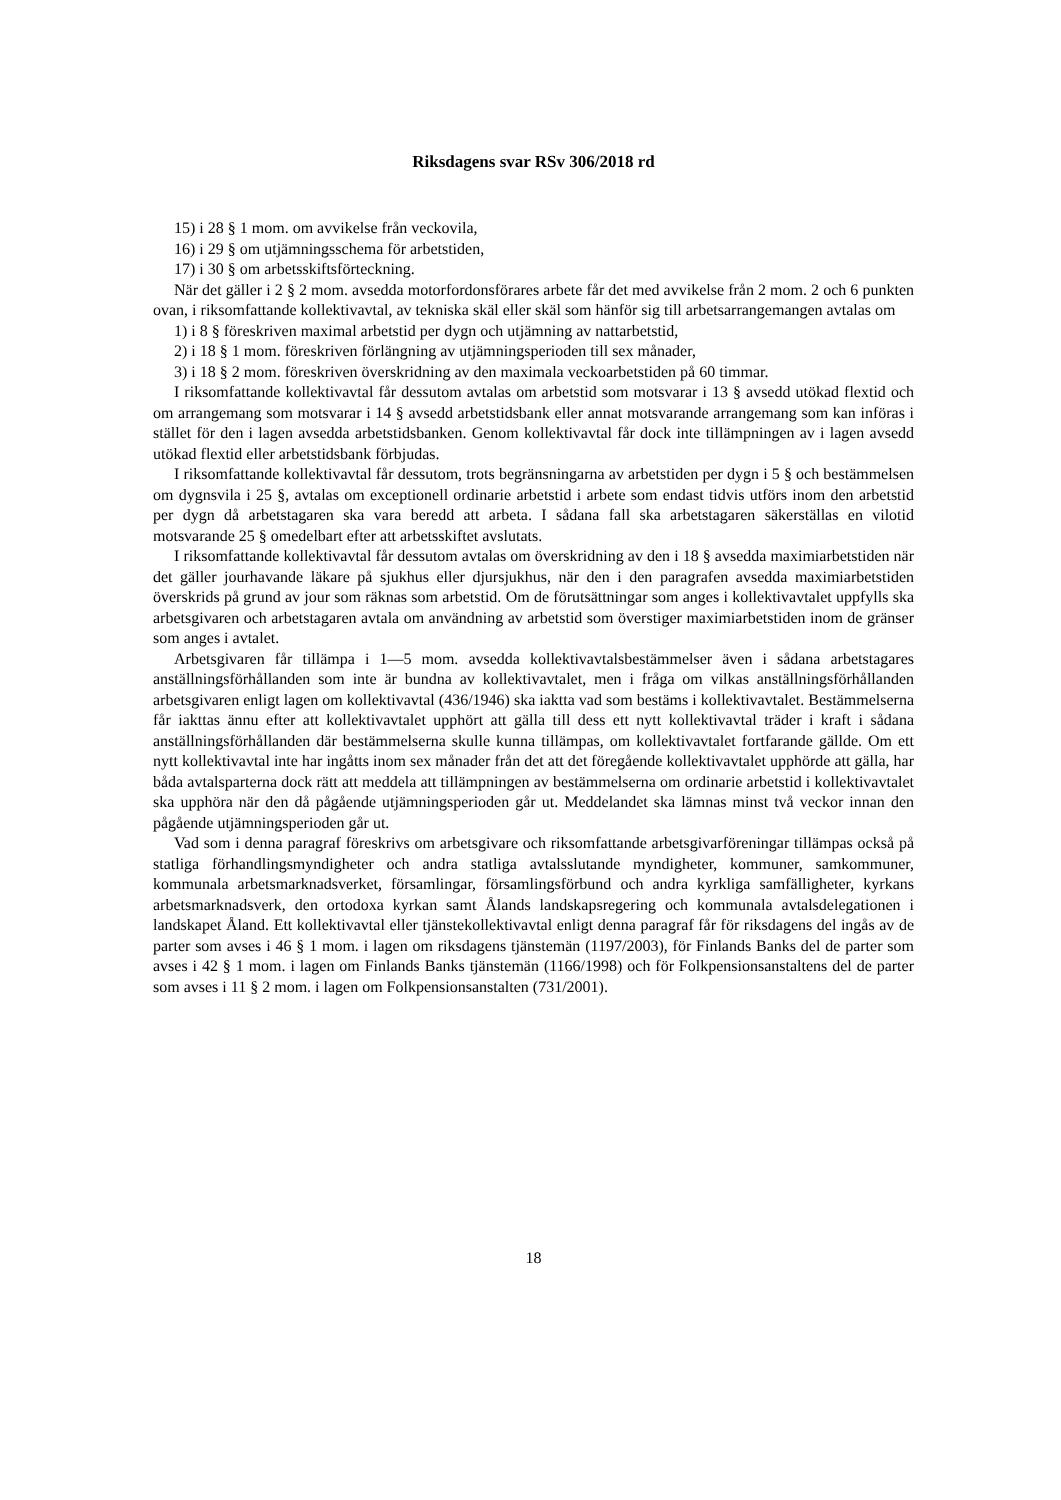Riksdagens svar RSv 306/2018 rd
15) i 28 § 1 mom. om avvikelse från veckovila,
16) i 29 § om utjämningsschema för arbetstiden,
17) i 30 § om arbetsskiftsförteckning.
När det gäller i 2 § 2 mom. avsedda motorfordonsförares arbete får det med avvikelse från 2 mom. 2 och 6 punkten ovan, i riksomfattande kollektivavtal, av tekniska skäl eller skäl som hänför sig till arbetsarrangemangen avtalas om
1) i 8 § föreskriven maximal arbetstid per dygn och utjämning av nattarbetstid,
2) i 18 § 1 mom. föreskriven förlängning av utjämningsperioden till sex månader,
3) i 18 § 2 mom. föreskriven överskridning av den maximala veckoarbetstiden på 60 timmar.
I riksomfattande kollektivavtal får dessutom avtalas om arbetstid som motsvarar i 13 § avsedd utökad flextid och om arrangemang som motsvarar i 14 § avsedd arbetstidsbank eller annat motsvarande arrangemang som kan införas i stället för den i lagen avsedda arbetstidsbanken. Genom kollektivavtal får dock inte tillämpningen av i lagen avsedd utökad flextid eller arbetstidsbank förbjudas.
I riksomfattande kollektivavtal får dessutom, trots begränsningarna av arbetstiden per dygn i 5 § och bestämmelsen om dygnsvila i 25 §, avtalas om exceptionell ordinarie arbetstid i arbete som endast tidvis utförs inom den arbetstid per dygn då arbetstagaren ska vara beredd att arbeta. I sådana fall ska arbetstagaren säkerställas en vilotid motsvarande 25 § omedelbart efter att arbetsskiftet avslutats.
I riksomfattande kollektivavtal får dessutom avtalas om överskridning av den i 18 § avsedda maximiarbetstiden när det gäller jourhavande läkare på sjukhus eller djursjukhus, när den i den paragrafen avsedda maximiarbetstiden överskrids på grund av jour som räknas som arbetstid. Om de förutsättningar som anges i kollektivavtalet uppfylls ska arbetsgivaren och arbetstagaren avtala om användning av arbetstid som överstiger maximiarbetstiden inom de gränser som anges i avtalet.
Arbetsgivaren får tillämpa i 1—5 mom. avsedda kollektivavtalsbestämmelser även i sådana arbetstagares anställningsförhållanden som inte är bundna av kollektivavtalet, men i fråga om vilkas anställningsförhållanden arbetsgivaren enligt lagen om kollektivavtal (436/1946) ska iaktta vad som bestäms i kollektivavtalet. Bestämmelserna får iakttas ännu efter att kollektivavtalet upphört att gälla till dess ett nytt kollektivavtal träder i kraft i sådana anställningsförhållanden där bestämmelserna skulle kunna tillämpas, om kollektivavtalet fortfarande gällde. Om ett nytt kollektivavtal inte har ingåtts inom sex månader från det att det föregående kollektivavtalet upphörde att gälla, har båda avtalsparterna dock rätt att meddela att tillämpningen av bestämmelserna om ordinarie arbetstid i kollektivavtalet ska upphöra när den då pågående utjämningsperioden går ut. Meddelandet ska lämnas minst två veckor innan den pågående utjämningsperioden går ut.
Vad som i denna paragraf föreskrivs om arbetsgivare och riksomfattande arbetsgivarföreningar tillämpas också på statliga förhandlingsmyndigheter och andra statliga avtalsslutande myndigheter, kommuner, samkommuner, kommunala arbetsmarknadsverket, församlingar, församlingsförbund och andra kyrkliga samfälligheter, kyrkans arbetsmarknadsverk, den ortodoxa kyrkan samt Ålands landskapsregering och kommunala avtalsdelegationen i landskapet Åland. Ett kollektivavtal eller tjänstekollektivavtal enligt denna paragraf får för riksdagens del ingås av de parter som avses i 46 § 1 mom. i lagen om riksdagens tjänstemän (1197/2003), för Finlands Banks del de parter som avses i 42 § 1 mom. i lagen om Finlands Banks tjänstemän (1166/1998) och för Folkpensionsanstaltens del de parter som avses i 11 § 2 mom. i lagen om Folkpensionsanstalten (731/2001).
18